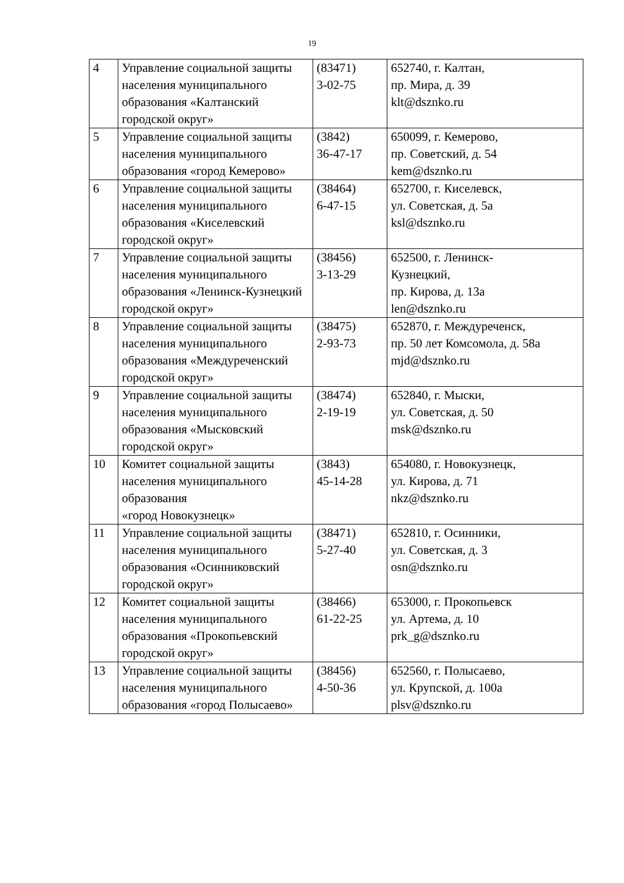19
| 4 | Управление социальной защиты населения муниципального образования «Калтанский городской округ» | (83471) 3-02-75 | 652740, г. Калтан, пр. Мира, д. 39 klt@dsznko.ru |
| 5 | Управление социальной защиты населения муниципального образования «город Кемерово» | (3842) 36-47-17 | 650099, г. Кемерово, пр. Советский, д. 54 kem@dsznko.ru |
| 6 | Управление социальной защиты населения муниципального образования «Киселевский городской округ» | (38464) 6-47-15 | 652700, г. Киселевск, ул. Советская, д. 5а ksl@dsznko.ru |
| 7 | Управление социальной защиты населения муниципального образования «Ленинск-Кузнецкий городской округ» | (38456) 3-13-29 | 652500, г. Ленинск- Кузнецкий, пр. Кирова, д. 13а len@dsznko.ru |
| 8 | Управление социальной защиты населения муниципального образования «Междуреченский городской округ» | (38475) 2-93-73 | 652870, г. Междуреченск, пр. 50 лет Комсомола, д. 58а mjd@dsznko.ru |
| 9 | Управление социальной защиты населения муниципального образования «Мысковский городской округ» | (38474) 2-19-19 | 652840, г. Мыски, ул. Советская, д. 50 msk@dsznko.ru |
| 10 | Комитет социальной защиты населения муниципального образования «город Новокузнецк» | (3843) 45-14-28 | 654080, г. Новокузнецк, ул. Кирова, д. 71 nkz@dsznko.ru |
| 11 | Управление социальной защиты населения муниципального образования «Осинниковский городской округ» | (38471) 5-27-40 | 652810, г. Осинники, ул. Советская, д. 3 osn@dsznko.ru |
| 12 | Комитет социальной защиты населения муниципального образования «Прокопьевский городской округ» | (38466) 61-22-25 | 653000, г. Прокопьевск ул. Артема, д. 10 prk_g@dsznko.ru |
| 13 | Управление социальной защиты населения муниципального образования «город Полысаево» | (38456) 4-50-36 | 652560, г. Полысаево, ул. Крупской, д. 100а plsv@dsznko.ru |